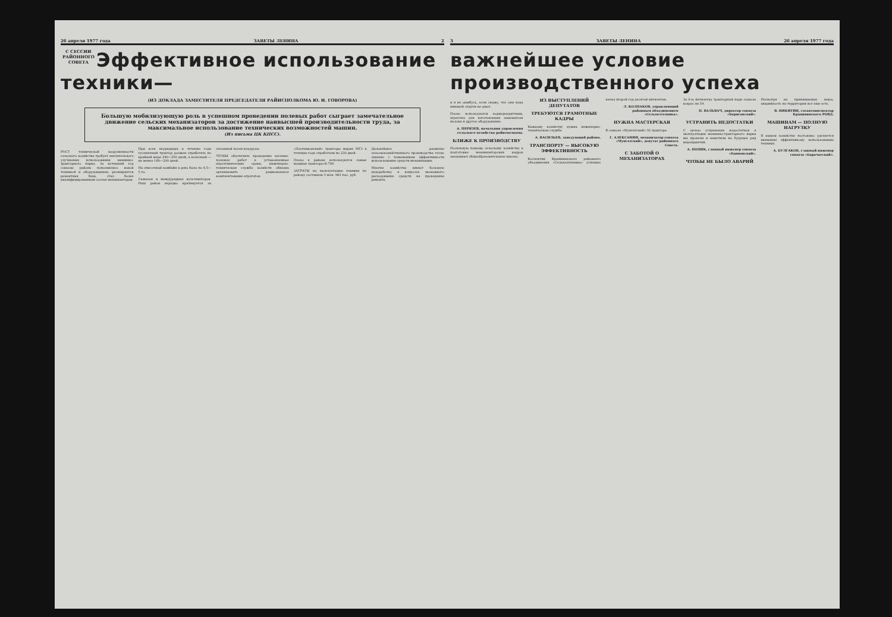26 апреля 1977 года ЗАВЕТЫ ЛЕНИНА 2
С СЕССИИ РАЙОННОГО СОВЕТА
Эффективное использование техники—
(ИЗ ДОКЛАДА ЗАМЕСТИТЕЛЯ ПРЕДСЕДАТЕЛЯ РАЙИСПОЛКОМА Ю. И. ГОВОРОВА)
Большую мобилизующую роль в успешном проведении полевых работ сыграет замечательное движение сельских механизаторов за достижение наивысшей производительности труда, за максимальное использование технических возможностей машин.
(Из письма ЦК КПСС).
РОСТ технической вооруженности сельского хозяйства требует значительного улучшения использования машинно-тракторного парка. За истекший год совхозы района пополнились новой техникой и оборудованием, расширяется ремонтная база, стал более квалифицированным состав механизаторов.
При всех неурядицах в течение года гусеничный трактор должен отработать по крайней мере 240—250 дней, а колесный — не менее 180—200 дней.
На списочный комбайн в день было по 4,5—5 га.
Сажалок и междурядных культиваторов. Наш район нередко критикуется за сплошной посев кукурузы.
ЧТОБЫ обеспечить проведение весенне-полевых работ в установленные агротехнические сроки, инженерно-техническая служба хозяйств обязана организовать рациональное комплектование агрегатов.
«Плотниковский» тракторы марки МТЗ в течение года отработали по 230 дней.
Плохо в районе используются самые мощные тракторы К-700.
ЗАТРАТЫ на эксплуатацию техники по району составили 3 млн. 983 тыс. руб.
Дальнейшее развитие сельскохозяйственного производства тесно связано с повышением эффективности использования средств механизации.
Многие хозяйства имеют большую недоработку в вопросах экономного расходования средств на проведение ремонта.
3 ЗАВЕТЫ ЛЕНИНА 26 апреля 1977 года
важнейшее условие производственного успеха
и я не ошибусь, если скажу, что они пока никакой отдачи не дают.
Плохо используются кормораздатчики, агрегаты для изготовления заменителя молока и другое оборудование.
А. ПЕРЯЗЕВ, начальник управления сельского хозяйства райисполкома.
БЛИЖЕ К ПРОИЗВОДСТВУ
Посильную помощь сельскому хозяйству в подготовке механизаторских кадров оказывают общеобразовательные школы.
ИЗ ВЫСТУПЛЕНИЙ ДЕПУТАТОВ
ТРЕБУЮТСЯ ГРАМОТНЫЕ КАДРЫ
Каждому хозяйству нужна инженерно-техническая служба.
А. ВАСИЛЬЕВ, заведующий районо.
ТРАНСПОРТУ — ВЫСОКУЮ ЭФФЕКТИВНОСТЬ
Коллектив Крапивинского районного объединения «Сельхозтехника» успешно начал второй год десятой пятилетки.
Л. КОЛПАКОВ, управляющий районным объединением «Сельхозтехника».
НУЖНА МАСТЕРСКАЯ
В совхозе «Мунгатский» 92 трактора.
Г. АЛЕКСАНИН, механизатор совхоза «Мунгатский», депутат районного Совета.
С ЗАБОТОЙ О МЕХАНИЗАТОРАХ
За 9-ю пятилетку тракторный парк совхоза возрос на 54.
П. ВАЛЬВАЧ, директор совхоза «Борисовский».
УСТРАНИТЬ НЕДОСТАТКИ
С целью устранения недостатков в эксплуатации машинно-тракторного парка мы провели и наметили на будущее ряд мероприятий.
А. ПОПИК, главный инженер совхоза «Банновский».
ЧТОБЫ НЕ БЫЛО АВАРИЙ
Несмотря на принимаемые меры, аварийность на территории все еще есть.
В. НИКИТИН, госавтоинспектор Крапивинского РОВД.
МАШИНАМ — ПОЛНУЮ НАГРУЗКУ
В нашем хозяйстве постоянно уделяется внимание эффективному использованию техники.
А. БУЛГАКОВ, главный инженер совхоза «Барачатский».